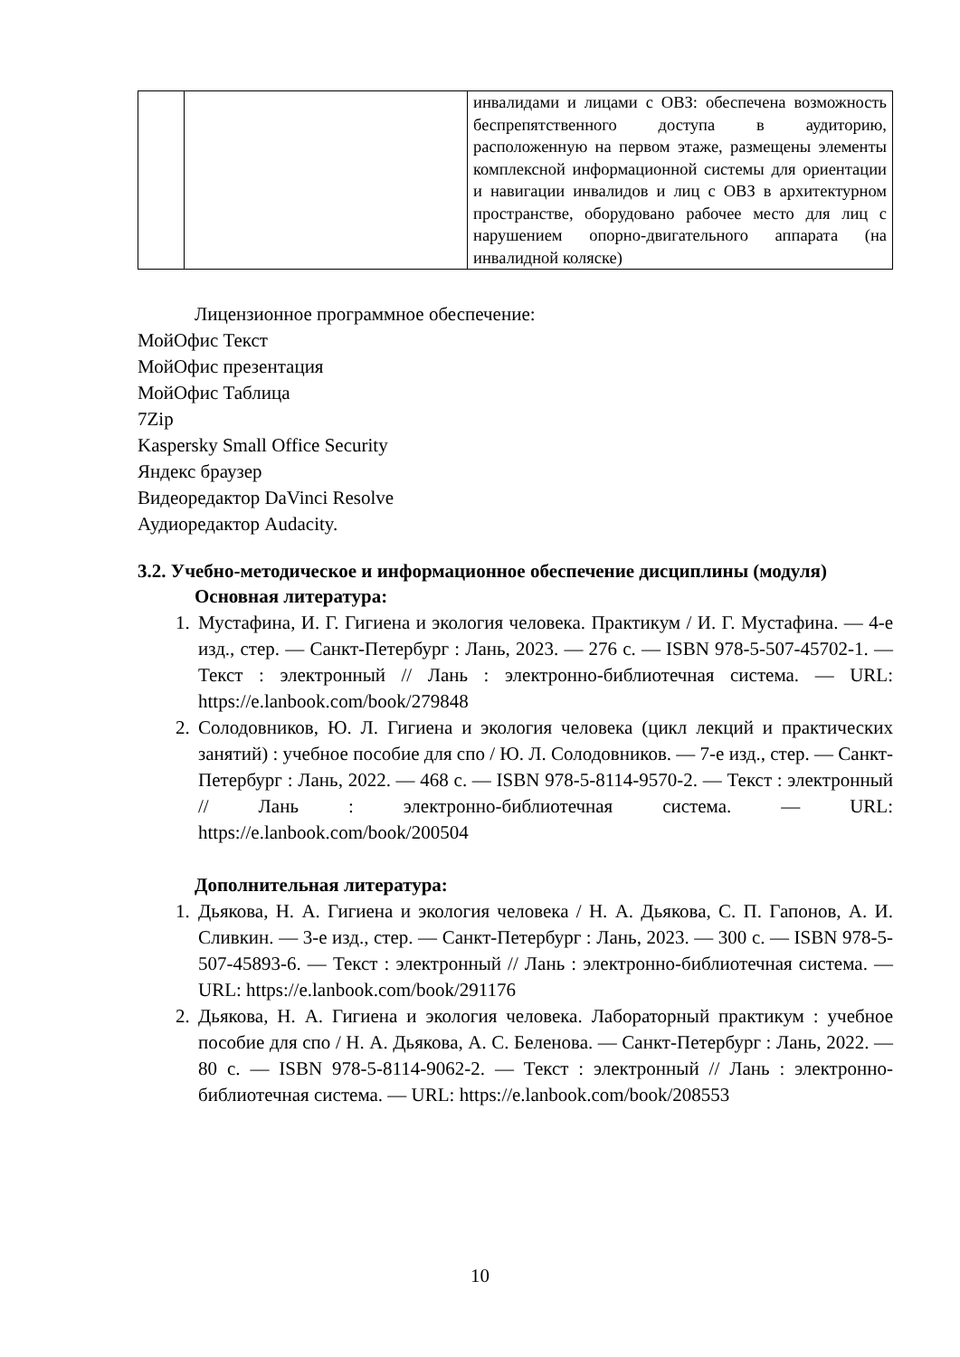| | | инвалидами и лицами с ОВЗ: обеспечена возможность беспрепятственного доступа в аудиторию, расположенную на первом этаже, размещены элементы комплексной информационной системы для ориентации и навигации инвалидов и лиц с ОВЗ в архитектурном пространстве, оборудовано рабочее место для лиц с нарушением опорно-двигательного аппарата (на инвалидной коляске) |
Лицензионное программное обеспечение:
МойОфис Текст
МойОфис презентация
МойОфис Таблица
7Zip
Kaspersky Small Office Security
Яндекс браузер
Видеоредактор DaVinci Resolve
Аудиоредактор Audacity.
3.2. Учебно-методическое и информационное обеспечение дисциплины (модуля)
Основная литература:
1. Мустафина, И. Г. Гигиена и экология человека. Практикум / И. Г. Мустафина. — 4-е изд., стер. — Санкт-Петербург : Лань, 2023. — 276 с. — ISBN 978-5-507-45702-1. — Текст : электронный // Лань : электронно-библиотечная система. — URL: https://e.lanbook.com/book/279848
2. Солодовников, Ю. Л. Гигиена и экология человека (цикл лекций и практических занятий) : учебное пособие для спо / Ю. Л. Солодовников. — 7-е изд., стер. — Санкт-Петербург : Лань, 2022. — 468 с. — ISBN 978-5-8114-9570-2. — Текст : электронный // Лань : электронно-библиотечная система. — URL: https://e.lanbook.com/book/200504
Дополнительная литература:
1. Дьякова, Н. А. Гигиена и экология человека / Н. А. Дьякова, С. П. Гапонов, А. И. Сливкин. — 3-е изд., стер. — Санкт-Петербург : Лань, 2023. — 300 с. — ISBN 978-5-507-45893-6. — Текст : электронный // Лань : электронно-библиотечная система. — URL: https://e.lanbook.com/book/291176
2. Дьякова, Н. А. Гигиена и экология человека. Лабораторный практикум : учебное пособие для спо / Н. А. Дьякова, А. С. Беленова. — Санкт-Петербург : Лань, 2022. — 80 с. — ISBN 978-5-8114-9062-2. — Текст : электронный // Лань : электронно-библиотечная система. — URL: https://e.lanbook.com/book/208553
10